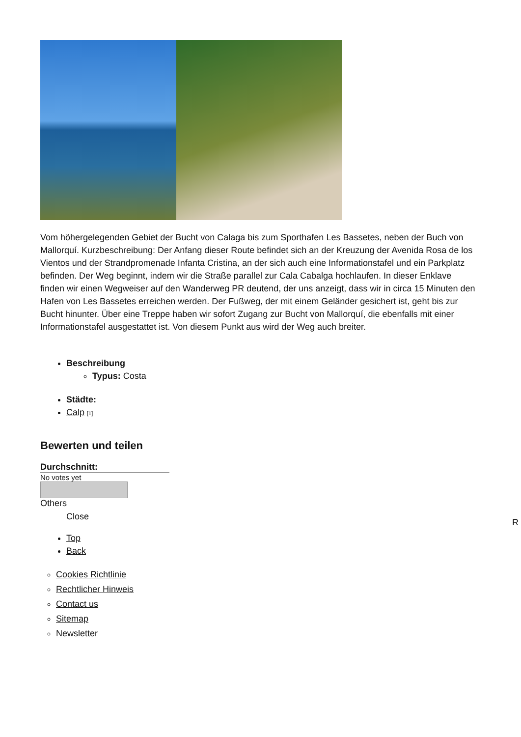Vom höhergelegenden Gebiet der Bucht von Calaga bis zum Sporthafen Les Bassetes, neben der Buch von Mallorquí. Kurzbeschreibung: Der Anfang dieser Route befindet sich an der Kreuzung der Avenida Rosa de los Vientos und der Strandpromenade Infanta Cristina, an der sich auch eine Informationstafel und ein Parkplatz befinden. Der Weg beginnt, indem wir die Straße parallel zur Cala Cabalga hochlaufen. In dieser Enklave finden wir einen Wegweiser auf den Wanderweg PR deutend, der uns anzeigt, dass wir in circa 15 Minuten den Hafen von Les Bassetes erreichen werden. Der Fußweg, der mit einem Geländer gesichert ist, geht bis zur Bucht hinunter. Über eine Treppe haben wir sofort Zugang zur Bucht von Mallorquí, die ebenfalls mit einer Informationstafel ausgestattet ist. Von diesem Punkt aus wird der Weg auch breiter.
Beschreibung
Typus: Costa
Städte:
Calp [1]
Bewerten und teilen
Durchschnitt:
No votes yet
Others
Close
Top
Back
Cookies Richtlinie
Rechtlicher Hinweis
Contact us
Sitemap
Newsletter
R